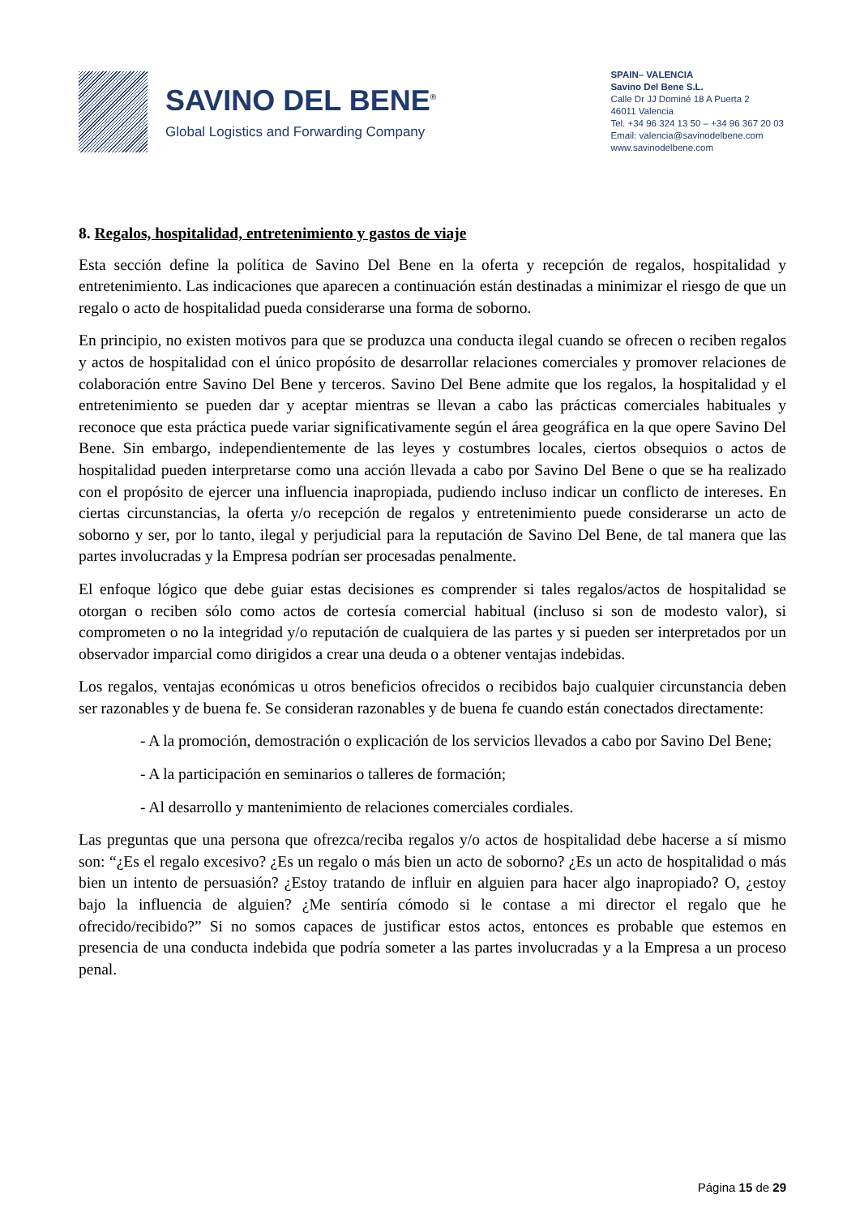SAVINO DEL BENE<sup>®</sup>
Global Logistics and Forwarding Company
SPAIN– VALENCIA
Savino Del Bene S.L.
Calle Dr JJ Dominé 18 A Puerta 2
46011 Valencia
Tel. +34 96 324 13 50 – +34 96 367 20 03
Email: valencia@savinodelbene.com
www.savinodelbene.com
8. Regalos, hospitalidad, entretenimiento y gastos de viaje
Esta sección define la política de Savino Del Bene en la oferta y recepción de regalos, hospitalidad y entretenimiento. Las indicaciones que aparecen a continuación están destinadas a minimizar el riesgo de que un regalo o acto de hospitalidad pueda considerarse una forma de soborno.
En principio, no existen motivos para que se produzca una conducta ilegal cuando se ofrecen o reciben regalos y actos de hospitalidad con el único propósito de desarrollar relaciones comerciales y promover relaciones de colaboración entre Savino Del Bene y terceros. Savino Del Bene admite que los regalos, la hospitalidad y el entretenimiento se pueden dar y aceptar mientras se llevan a cabo las prácticas comerciales habituales y reconoce que esta práctica puede variar significativamente según el área geográfica en la que opere Savino Del Bene. Sin embargo, independientemente de las leyes y costumbres locales, ciertos obsequios o actos de hospitalidad pueden interpretarse como una acción llevada a cabo por Savino Del Bene o que se ha realizado con el propósito de ejercer una influencia inapropiada, pudiendo incluso indicar un conflicto de intereses. En ciertas circunstancias, la oferta y/o recepción de regalos y entretenimiento puede considerarse un acto de soborno y ser, por lo tanto, ilegal y perjudicial para la reputación de Savino Del Bene, de tal manera que las partes involucradas y la Empresa podrían ser procesadas penalmente.
El enfoque lógico que debe guiar estas decisiones es comprender si tales regalos/actos de hospitalidad se otorgan o reciben sólo como actos de cortesía comercial habitual (incluso si son de modesto valor), si comprometen o no la integridad y/o reputación de cualquiera de las partes y si pueden ser interpretados por un observador imparcial como dirigidos a crear una deuda o a obtener ventajas indebidas.
Los regalos, ventajas económicas u otros beneficios ofrecidos o recibidos bajo cualquier circunstancia deben ser razonables y de buena fe. Se consideran razonables y de buena fe cuando están conectados directamente:
- A la promoción, demostración o explicación de los servicios llevados a cabo por Savino Del Bene;
- A la participación en seminarios o talleres de formación;
- Al desarrollo y mantenimiento de relaciones comerciales cordiales.
Las preguntas que una persona que ofrezca/reciba regalos y/o actos de hospitalidad debe hacerse a sí mismo son: “¿Es el regalo excesivo? ¿Es un regalo o más bien un acto de soborno? ¿Es un acto de hospitalidad o más bien un intento de persuasión? ¿Estoy tratando de influir en alguien para hacer algo inapropiado? O, ¿estoy bajo la influencia de alguien? ¿Me sentiría cómodo si le contase a mi director el regalo que he ofrecido/recibido?” Si no somos capaces de justificar estos actos, entonces es probable que estemos en presencia de una conducta indebida que podría someter a las partes involucradas y a la Empresa a un proceso penal.
Página 15 de 29